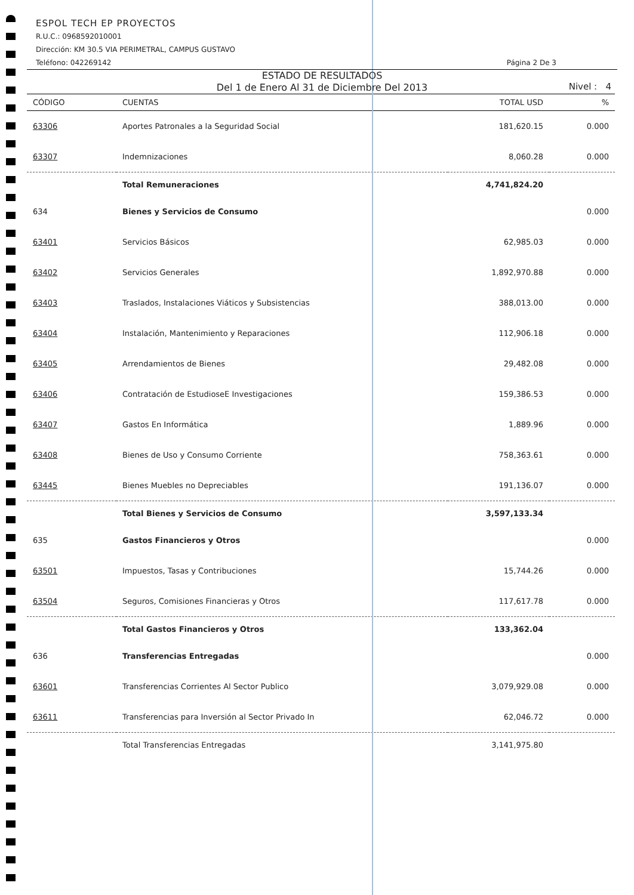ESPOL TECH EP PROYECTOS
R.U.C.: 0968592010001
Dirección: KM 30.5 VIA PERIMETRAL, CAMPUS GUSTAVO
Teléfono: 042269142 Página 2 De 3
ESTADO DE RESULTADOS
Del 1 de Enero Al 31 de Diciembre Del 2013
Nivel : 4
| CÓDIGO | CUENTAS | TOTAL USD | % |
| --- | --- | --- | --- |
| 63306 | Aportes Patronales a la Seguridad Social | 181,620.15 | 0.000 |
| 63307 | Indemnizaciones | 8,060.28 | 0.000 |
| | Total Remuneraciones | 4,741,824.20 | |
| 634 | Bienes y Servicios de Consumo | | 0.000 |
| 63401 | Servicios Básicos | 62,985.03 | 0.000 |
| 63402 | Servicios Generales | 1,892,970.88 | 0.000 |
| 63403 | Traslados, Instalaciones Viáticos y Subsistencias | 388,013.00 | 0.000 |
| 63404 | Instalación, Mantenimiento y Reparaciones | 112,906.18 | 0.000 |
| 63405 | Arrendamientos de Bienes | 29,482.08 | 0.000 |
| 63406 | Contratación de EstudioseE Investigaciones | 159,386.53 | 0.000 |
| 63407 | Gastos En Informática | 1,889.96 | 0.000 |
| 63408 | Bienes de Uso y Consumo Corriente | 758,363.61 | 0.000 |
| 63445 | Bienes Muebles no Depreciables | 191,136.07 | 0.000 |
| | Total Bienes y Servicios de Consumo | 3,597,133.34 | |
| 635 | Gastos Financieros y Otros | | 0.000 |
| 63501 | Impuestos, Tasas y Contribuciones | 15,744.26 | 0.000 |
| 63504 | Seguros, Comisiones Financieras y Otros | 117,617.78 | 0.000 |
| | Total Gastos Financieros y Otros | 133,362.04 | |
| 636 | Transferencias Entregadas | | 0.000 |
| 63601 | Transferencias Corrientes Al Sector Publico | 3,079,929.08 | 0.000 |
| 63611 | Transferencias para Inversión al Sector Privado In | 62,046.72 | 0.000 |
| | Total Transferencias Entregadas | 3,141,975.80 | |